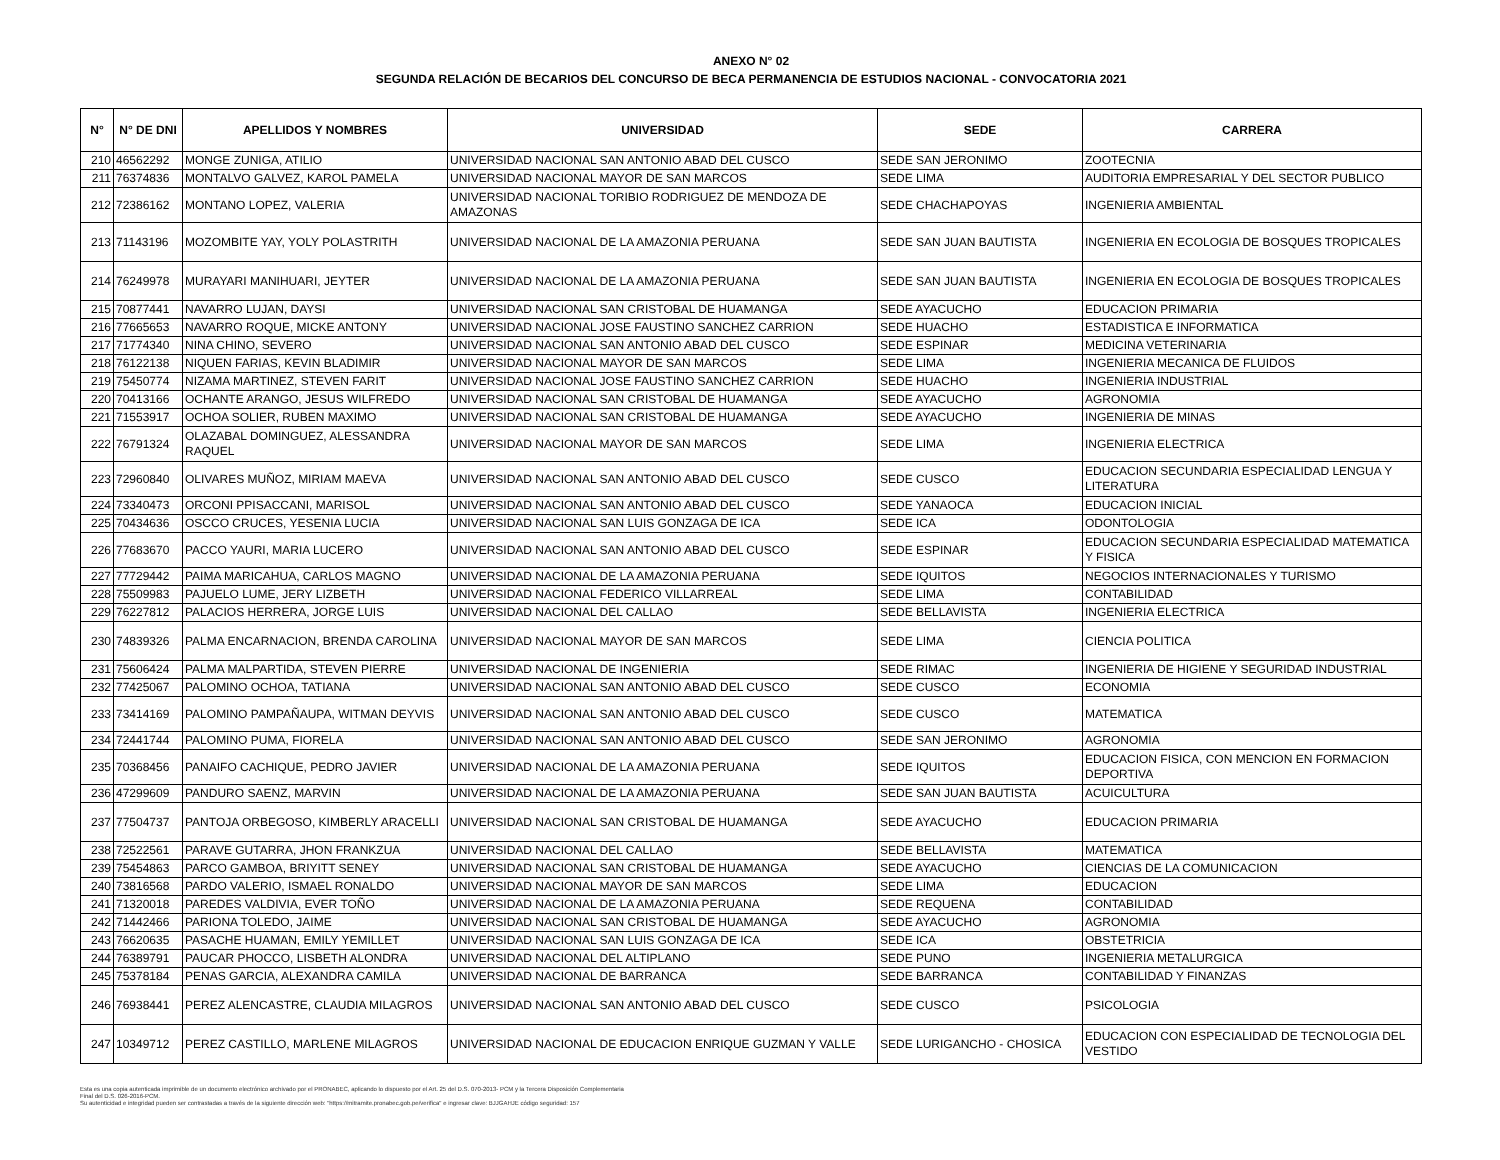ANEXO N° 02
SEGUNDA RELACIÓN DE BECARIOS DEL CONCURSO DE BECA PERMANENCIA DE ESTUDIOS NACIONAL - CONVOCATORIA 2021
| N° | N° DE DNI | APELLIDOS Y NOMBRES | UNIVERSIDAD | SEDE | CARRERA |
| --- | --- | --- | --- | --- | --- |
| 210 | 46562292 | MONGE ZUNIGA, ATILIO | UNIVERSIDAD NACIONAL SAN ANTONIO ABAD DEL CUSCO | SEDE SAN JERONIMO | ZOOTECNIA |
| 211 | 76374836 | MONTALVO GALVEZ, KAROL PAMELA | UNIVERSIDAD NACIONAL MAYOR DE SAN MARCOS | SEDE LIMA | AUDITORIA EMPRESARIAL Y DEL SECTOR PUBLICO |
| 212 | 72386162 | MONTANO LOPEZ, VALERIA | UNIVERSIDAD NACIONAL TORIBIO RODRIGUEZ DE MENDOZA DE AMAZONAS | SEDE CHACHAPOYAS | INGENIERIA AMBIENTAL |
| 213 | 71143196 | MOZOMBITE YAY, YOLY POLASTRITH | UNIVERSIDAD NACIONAL DE LA AMAZONIA PERUANA | SEDE SAN JUAN BAUTISTA | INGENIERIA EN ECOLOGIA DE BOSQUES TROPICALES |
| 214 | 76249978 | MURAYARI MANIHUARI, JEYTER | UNIVERSIDAD NACIONAL DE LA AMAZONIA PERUANA | SEDE SAN JUAN BAUTISTA | INGENIERIA EN ECOLOGIA DE BOSQUES TROPICALES |
| 215 | 70877441 | NAVARRO LUJAN, DAYSI | UNIVERSIDAD NACIONAL SAN CRISTOBAL DE HUAMANGA | SEDE AYACUCHO | EDUCACION PRIMARIA |
| 216 | 77665653 | NAVARRO ROQUE, MICKE ANTONY | UNIVERSIDAD NACIONAL JOSE FAUSTINO SANCHEZ CARRION | SEDE HUACHO | ESTADISTICA E INFORMATICA |
| 217 | 71774340 | NINA CHINO, SEVERO | UNIVERSIDAD NACIONAL SAN ANTONIO ABAD DEL CUSCO | SEDE ESPINAR | MEDICINA VETERINARIA |
| 218 | 76122138 | NIQUEN FARIAS, KEVIN BLADIMIR | UNIVERSIDAD NACIONAL MAYOR DE SAN MARCOS | SEDE LIMA | INGENIERIA MECANICA DE FLUIDOS |
| 219 | 75450774 | NIZAMA MARTINEZ, STEVEN FARIT | UNIVERSIDAD NACIONAL JOSE FAUSTINO SANCHEZ CARRION | SEDE HUACHO | INGENIERIA INDUSTRIAL |
| 220 | 70413166 | OCHANTE ARANGO, JESUS WILFREDO | UNIVERSIDAD NACIONAL SAN CRISTOBAL DE HUAMANGA | SEDE AYACUCHO | AGRONOMIA |
| 221 | 71553917 | OCHOA SOLIER, RUBEN MAXIMO | UNIVERSIDAD NACIONAL SAN CRISTOBAL DE HUAMANGA | SEDE AYACUCHO | INGENIERIA DE MINAS |
| 222 | 76791324 | OLAZABAL DOMINGUEZ, ALESSANDRA RAQUEL | UNIVERSIDAD NACIONAL MAYOR DE SAN MARCOS | SEDE LIMA | INGENIERIA ELECTRICA |
| 223 | 72960840 | OLIVARES MUÑOZ, MIRIAM MAEVA | UNIVERSIDAD NACIONAL SAN ANTONIO ABAD DEL CUSCO | SEDE CUSCO | EDUCACION SECUNDARIA ESPECIALIDAD LENGUA Y LITERATURA |
| 224 | 73340473 | ORCONI PPISACCANI, MARISOL | UNIVERSIDAD NACIONAL SAN ANTONIO ABAD DEL CUSCO | SEDE YANAOCA | EDUCACION INICIAL |
| 225 | 70434636 | OSCCO CRUCES, YESENIA LUCIA | UNIVERSIDAD NACIONAL SAN LUIS GONZAGA DE ICA | SEDE ICA | ODONTOLOGIA |
| 226 | 77683670 | PACCO YAURI, MARIA LUCERO | UNIVERSIDAD NACIONAL SAN ANTONIO ABAD DEL CUSCO | SEDE ESPINAR | EDUCACION SECUNDARIA ESPECIALIDAD MATEMATICA Y FISICA |
| 227 | 77729442 | PAIMA MARICAHUA, CARLOS MAGNO | UNIVERSIDAD NACIONAL DE LA AMAZONIA PERUANA | SEDE IQUITOS | NEGOCIOS INTERNACIONALES Y TURISMO |
| 228 | 75509983 | PAJUELO LUME, JERY LIZBETH | UNIVERSIDAD NACIONAL FEDERICO VILLARREAL | SEDE LIMA | CONTABILIDAD |
| 229 | 76227812 | PALACIOS HERRERA, JORGE LUIS | UNIVERSIDAD NACIONAL DEL CALLAO | SEDE BELLAVISTA | INGENIERIA ELECTRICA |
| 230 | 74839326 | PALMA ENCARNACION, BRENDA CAROLINA | UNIVERSIDAD NACIONAL MAYOR DE SAN MARCOS | SEDE LIMA | CIENCIA POLITICA |
| 231 | 75606424 | PALMA MALPARTIDA, STEVEN PIERRE | UNIVERSIDAD NACIONAL DE INGENIERIA | SEDE RIMAC | INGENIERIA DE HIGIENE Y SEGURIDAD INDUSTRIAL |
| 232 | 77425067 | PALOMINO OCHOA, TATIANA | UNIVERSIDAD NACIONAL SAN ANTONIO ABAD DEL CUSCO | SEDE CUSCO | ECONOMIA |
| 233 | 73414169 | PALOMINO PAMPAÑAUPA, WITMAN DEYVIS | UNIVERSIDAD NACIONAL SAN ANTONIO ABAD DEL CUSCO | SEDE CUSCO | MATEMATICA |
| 234 | 72441744 | PALOMINO PUMA, FIORELA | UNIVERSIDAD NACIONAL SAN ANTONIO ABAD DEL CUSCO | SEDE SAN JERONIMO | AGRONOMIA |
| 235 | 70368456 | PANAIFO CACHIQUE, PEDRO JAVIER | UNIVERSIDAD NACIONAL DE LA AMAZONIA PERUANA | SEDE IQUITOS | EDUCACION FISICA, CON MENCION EN FORMACION DEPORTIVA |
| 236 | 47299609 | PANDURO SAENZ, MARVIN | UNIVERSIDAD NACIONAL DE LA AMAZONIA PERUANA | SEDE SAN JUAN BAUTISTA | ACUICULTURA |
| 237 | 77504737 | PANTOJA ORBEGOSO, KIMBERLY ARACELLI | UNIVERSIDAD NACIONAL SAN CRISTOBAL DE HUAMANGA | SEDE AYACUCHO | EDUCACION PRIMARIA |
| 238 | 72522561 | PARAVE GUTARRA, JHON FRANKZUA | UNIVERSIDAD NACIONAL DEL CALLAO | SEDE BELLAVISTA | MATEMATICA |
| 239 | 75454863 | PARCO GAMBOA, BRIYITT SENEY | UNIVERSIDAD NACIONAL SAN CRISTOBAL DE HUAMANGA | SEDE AYACUCHO | CIENCIAS DE LA COMUNICACION |
| 240 | 73816568 | PARDO VALERIO, ISMAEL RONALDO | UNIVERSIDAD NACIONAL MAYOR DE SAN MARCOS | SEDE LIMA | EDUCACION |
| 241 | 71320018 | PAREDES VALDIVIA, EVER TOÑO | UNIVERSIDAD NACIONAL DE LA AMAZONIA PERUANA | SEDE REQUENA | CONTABILIDAD |
| 242 | 71442466 | PARIONA TOLEDO, JAIME | UNIVERSIDAD NACIONAL SAN CRISTOBAL DE HUAMANGA | SEDE AYACUCHO | AGRONOMIA |
| 243 | 76620635 | PASACHE HUAMAN, EMILY YEMILLET | UNIVERSIDAD NACIONAL SAN LUIS GONZAGA DE ICA | SEDE ICA | OBSTETRICIA |
| 244 | 76389791 | PAUCAR PHOCCO, LISBETH ALONDRA | UNIVERSIDAD NACIONAL DEL ALTIPLANO | SEDE PUNO | INGENIERIA METALURGICA |
| 245 | 75378184 | PENAS GARCIA, ALEXANDRA CAMILA | UNIVERSIDAD NACIONAL DE BARRANCA | SEDE BARRANCA | CONTABILIDAD Y FINANZAS |
| 246 | 76938441 | PEREZ ALENCASTRE, CLAUDIA MILAGROS | UNIVERSIDAD NACIONAL SAN ANTONIO ABAD DEL CUSCO | SEDE CUSCO | PSICOLOGIA |
| 247 | 10349712 | PEREZ CASTILLO, MARLENE MILAGROS | UNIVERSIDAD NACIONAL DE EDUCACION ENRIQUE GUZMAN Y VALLE | SEDE LURIGANCHO - CHOSICA | EDUCACION CON ESPECIALIDAD DE TECNOLOGIA DEL VESTIDO |
Esta es una copia autenticada imprimible de un documento electrónico archivado por el PRONABEC, aplicando lo dispuesto por el Art. 25 del D.S. 070-2013- PCM y la Tercera Disposición Complementaria
Final del D.S. 026-2016-PCM.
Su autenticidad e integridad pueden ser contrastadas a través de la siguiente dirección web: "https://mitramite.pronabec.gob.pe/verifica" e ingresar clave: BJJGAHJE código seguridad: 157